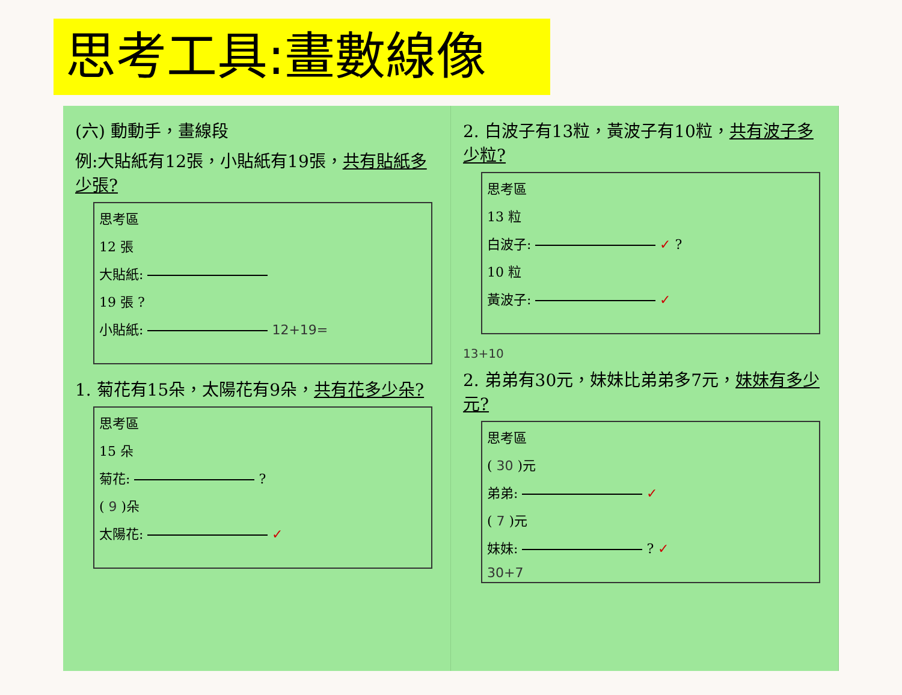思考工具:畫數線像
(六) 動動手，畫線段
例:大貼紙有12張，小貼紙有19張，共有貼紙多少張?
思考區
12 張
大貼紙:
19 張 ?
小貼紙: 12+19=
1. 菊花有15朵，太陽花有9朵，共有花多少朵?
思考區
15 朵
菊花: ?
( 9 )朵
太陽花: ✓
2. 白波子有13粒，黃波子有10粒，共有波子多少粒?
思考區
13 粒
白波子: ✓ ?
10 粒
黃波子: ✓
13+10
2. 弟弟有30元，妹妹比弟弟多7元，妹妹有多少元?
思考區
( 30 )元
弟弟: ✓
( 7 )元
妹妹: ? ✓
30+7